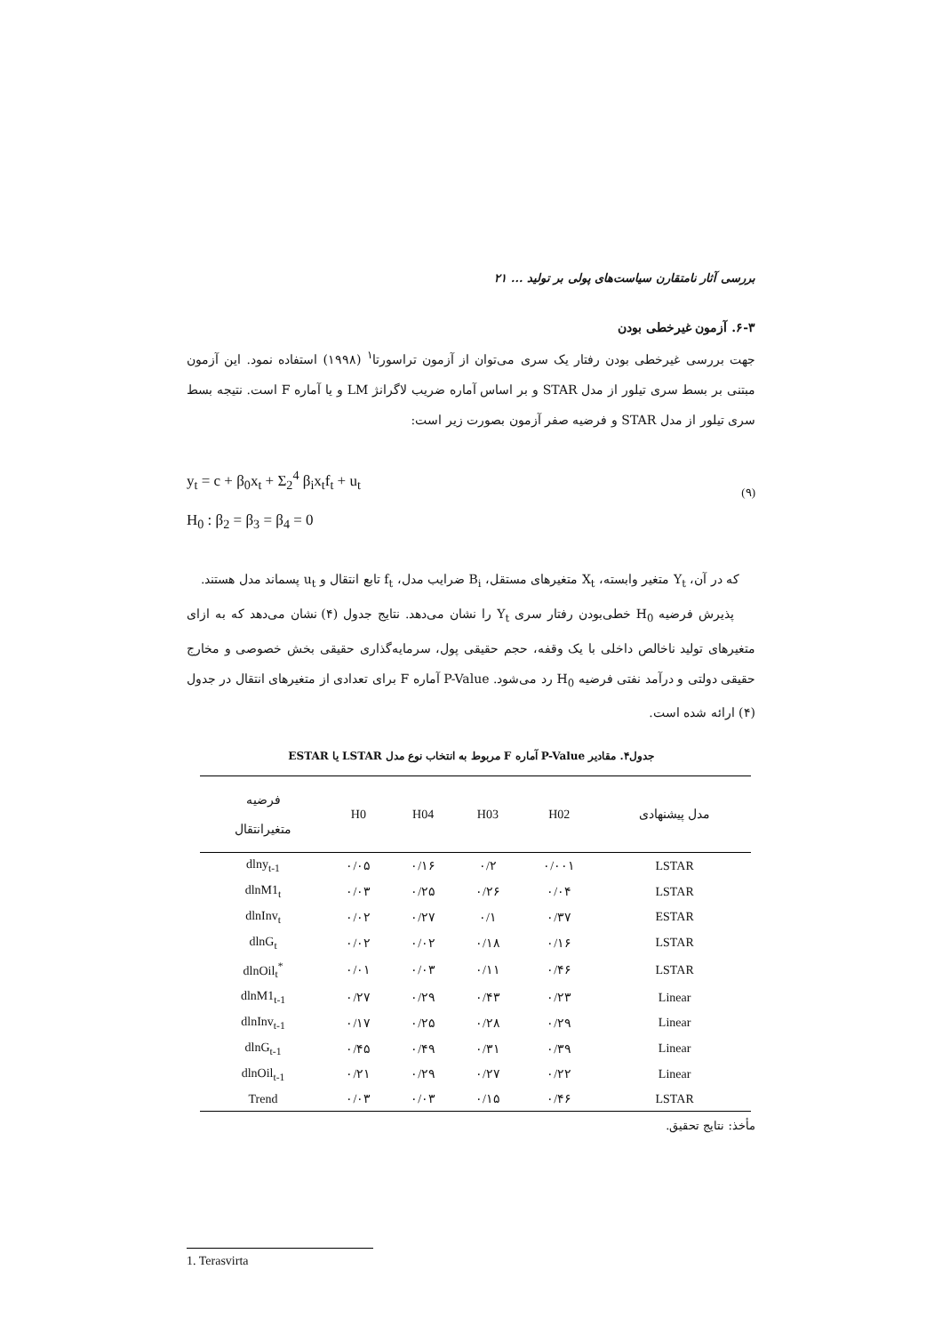بررسی آثار نامتقارن سیاست‌های پولی بر تولید ... ۲۱
۶-۳. آزمون غیرخطی بودن
جهت بررسی غیرخطی بودن رفتار یک سری می‌توان از آزمون تراسورتا<sup>۱</sup> (۱۹۹۸) استفاده نمود. این آزمون مبتنی بر بسط سری تیلور از مدل STAR و بر اساس آماره ضریب لاگرانژ LM و یا آماره F است. نتیجه بسط سری تیلور از مدل STAR و فرضیه صفر آزمون بصورت زیر است:
y<sub>t</sub> = c + β<sub>0</sub>x<sub>t</sub> + Σ<sub>2</sub><sup>4</sup> β<sub>i</sub>x<sub>t</sub>f<sub>t</sub> + u<sub>t</sub>
H<sub>0</sub> : β<sub>2</sub> = β<sub>3</sub> = β<sub>4</sub> = 0
(۹)
که در آن، Y<sub>t</sub> متغیر وابسته، X<sub>t</sub> متغیرهای مستقل، B<sub>i</sub> ضرایب مدل، f<sub>t</sub> تابع انتقال و u<sub>t</sub> پسماند مدل هستند.
پذیرش فرضیه H<sub>0</sub> خطی‌بودن رفتار سری Y<sub>t</sub> را نشان می‌دهد. نتایج جدول (۴) نشان می‌دهد که به ازای متغیرهای تولید ناخالص داخلی با یک وقفه، حجم حقیقی پول، سرمایه‌گذاری حقیقی بخش خصوصی و مخارج حقیقی دولتی و درآمد نفتی فرضیه H<sub>0</sub> رد می‌شود. P-Value آماره F برای تعدادی از متغیرهای انتقال در جدول (۴) ارائه شده است.
جدول۴. مقادیر P-Value آماره F مربوط به انتخاب نوع مدل LSTAR یا ESTAR
| مدل پیشنهادی | H02 | H03 | H04 | H0 | فرضیه متغیرانتقال |
| --- | --- | --- | --- | --- | --- |
| LSTAR | ۰/۰۰۱ | ۰/۲ | ۰/۱۶ | ۰/۰۵ | dlny<sub>t-1</sub> |
| LSTAR | ۰/۰۴ | ۰/۲۶ | ۰/۲۵ | ۰/۰۳ | dlnM1<sub>t</sub> |
| ESTAR | ۰/۳۷ | ۰/۱ | ۰/۲۷ | ۰/۰۲ | dlnInv<sub>t</sub> |
| LSTAR | ۰/۱۶ | ۰/۱۸ | ۰/۰۲ | ۰/۰۲ | dlnG<sub>t</sub> |
| LSTAR | ۰/۴۶ | ۰/۱۱ | ۰/۰۳ | ۰/۰۱ | <sup>*</sup> dlnOil<sub>t</sub> |
| Linear | ۰/۲۳ | ۰/۴۳ | ۰/۲۹ | ۰/۲۷ | dlnM1<sub>t-1</sub> |
| Linear | ۰/۲۹ | ۰/۲۸ | ۰/۲۵ | ۰/۱۷ | dlnInv<sub>t-1</sub> |
| Linear | ۰/۳۹ | ۰/۳۱ | ۰/۴۹ | ۰/۴۵ | dlnG<sub>t-1</sub> |
| Linear | ۰/۲۲ | ۰/۲۷ | ۰/۲۹ | ۰/۲۱ | dlnOil<sub>t-1</sub> |
| LSTAR | ۰/۴۶ | ۰/۱۵ | ۰/۰۳ | ۰/۰۳ | Trend |
مأخذ: نتایج تحقیق.
1. Terasvirta